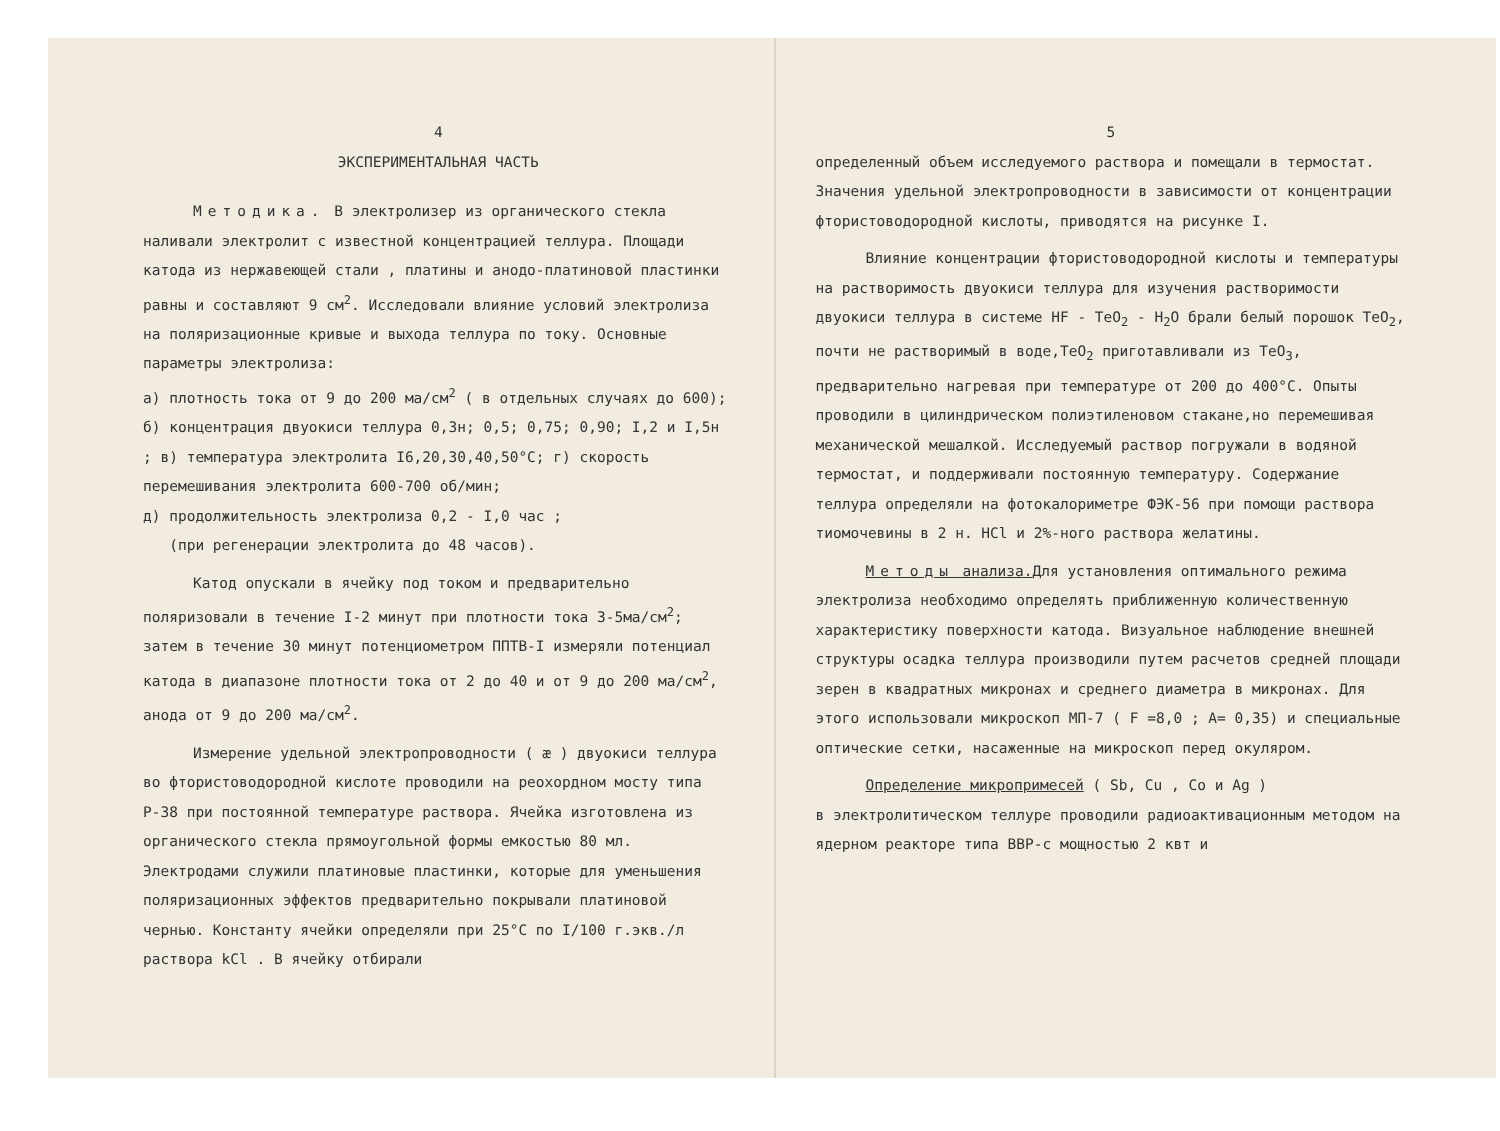4
ЭКСПЕРИМЕНТАЛЬНАЯ ЧАСТЬ
Методика. В электролизер из органического стекла наливали электролит с известной концентрацией теллура. Площади катода из нержавеющей стали , платины и анодо-платиновой пластинки равны и составляют 9 см<sup>2</sup>. Исследовали влияние условий электролиза на поляризационные кривые и выхода теллура по току. Основные параметры электролиза:
а) плотность тока от 9 до 200 ма/см<sup>2</sup> ( в отдельных случаях до 600); б) концентрация двуокиси теллура 0,3н; 0,5; 0,75; 0,90; I,2 и I,5н ; в) температура электролита I6,20,30,40,50°С; г) скорость перемешивания электролита 600-700 об/мин;
д) продолжительность электролиза 0,2 - I,0 час ;
(при регенерации электролита до 48 часов).
Катод опускали в ячейку под током и предварительно поляризовали в течение I-2 минут при плотности тока 3-5ма/см<sup>2</sup>; затем в течение 30 минут потенциометром ППТВ-I измеряли потенциал катода в диапазоне плотности тока от 2 до 40 и от 9 до 200 ма/см<sup>2</sup>, анода от 9 до 200 ма/см<sup>2</sup>.
Измерение удельной электропроводности ( æ ) двуокиси теллура во фтористоводородной кислоте проводили на реохордном мосту типа Р-38 при постоянной температуре раствора. Ячейка изготовлена из органического стекла прямоугольной формы емкостью 80 мл. Электродами служили платиновые пластинки, которые для уменьшения поляризационных эффектов предварительно покрывали платиновой чернью. Константу ячейки определяли при 25°С по I/100 г.экв./л раствора kCl . В ячейку отбирали
5
определенный объем исследуемого раствора и помещали в термостат. Значения удельной электропроводности в зависимости от концентрации фтористоводородной кислоты, приводятся на рисунке I.
Влияние концентрации фтористоводородной кислоты и температуры на растворимость двуокиси теллура для изучения растворимости двуокиси теллура в системе HF - TeO<sub>2</sub> - H<sub>2</sub>O брали белый порошок TeO<sub>2</sub>, почти не растворимый в воде,TeO<sub>2</sub> приготавливали из TeO<sub>3</sub>, предварительно нагревая при температуре от 200 до 400°С. Опыты проводили в цилиндрическом полиэтиленовом стакане,но перемешивая механической мешалкой. Исследуемый раствор погружали в водяной термостат, и поддерживали постоянную температуру. Содержание теллура определяли на фотокалориметре ФЭК-56 при помощи раствора тиомочевины в 2 н. HCl и 2%-ного раствора желатины.
Методы анализа. Для установления оптимального режима электролиза необходимо определять приближенную количественную характеристику поверхности катода. Визуальное наблюдение внешней структуры осадка теллура производили путем расчетов средней площади зерен в квадратных микронах и среднего диаметра в микронах. Для этого использовали микроскоп МП-7 ( F =8,0 ; A= 0,35) и специальные оптические сетки, насаженные на микроскоп перед окуляром.
Определение микропримесей ( Sb, Cu , Co и Ag )
в электролитическом теллуре проводили радиоактивационным методом на ядерном реакторе типа ВВР-с мощностью 2 квт и